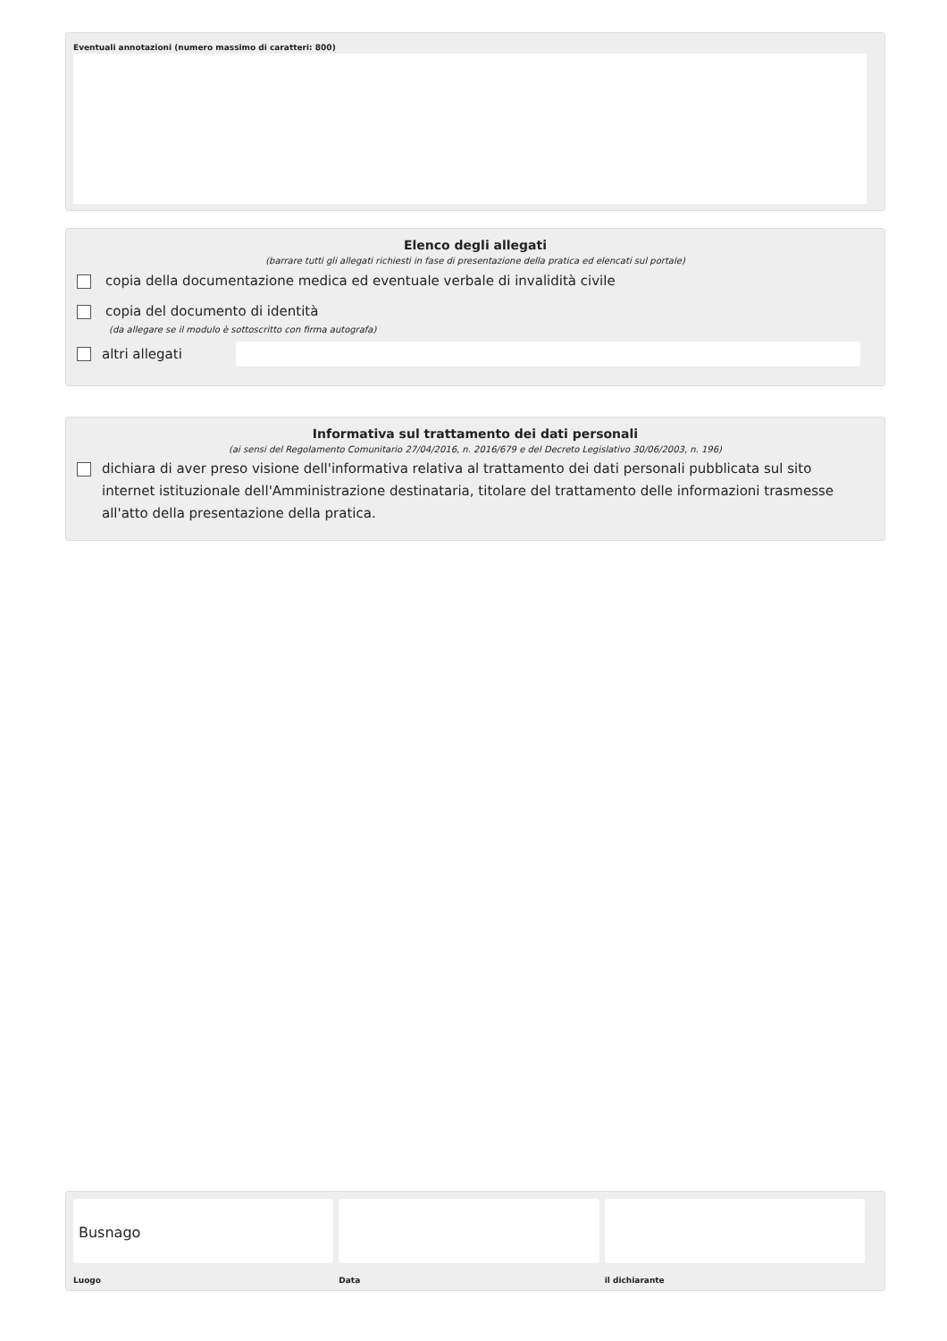Eventuali annotazioni (numero massimo di caratteri: 800)
Elenco degli allegati
(barrare tutti gli allegati richiesti in fase di presentazione della pratica ed elencati sul portale)
copia della documentazione medica ed eventuale verbale di invalidità civile
copia del documento di identità
(da allegare se il modulo è sottoscritto con firma autografa)
altri allegati
Informativa sul trattamento dei dati personali
(ai sensi del Regolamento Comunitario 27/04/2016, n. 2016/679 e del Decreto Legislativo 30/06/2003, n. 196)
dichiara di aver preso visione dell'informativa relativa al trattamento dei dati personali pubblicata sul sito internet istituzionale dell'Amministrazione destinataria, titolare del trattamento delle informazioni trasmesse all'atto della presentazione della pratica.
Busnago
Luogo
Data il dichiarante